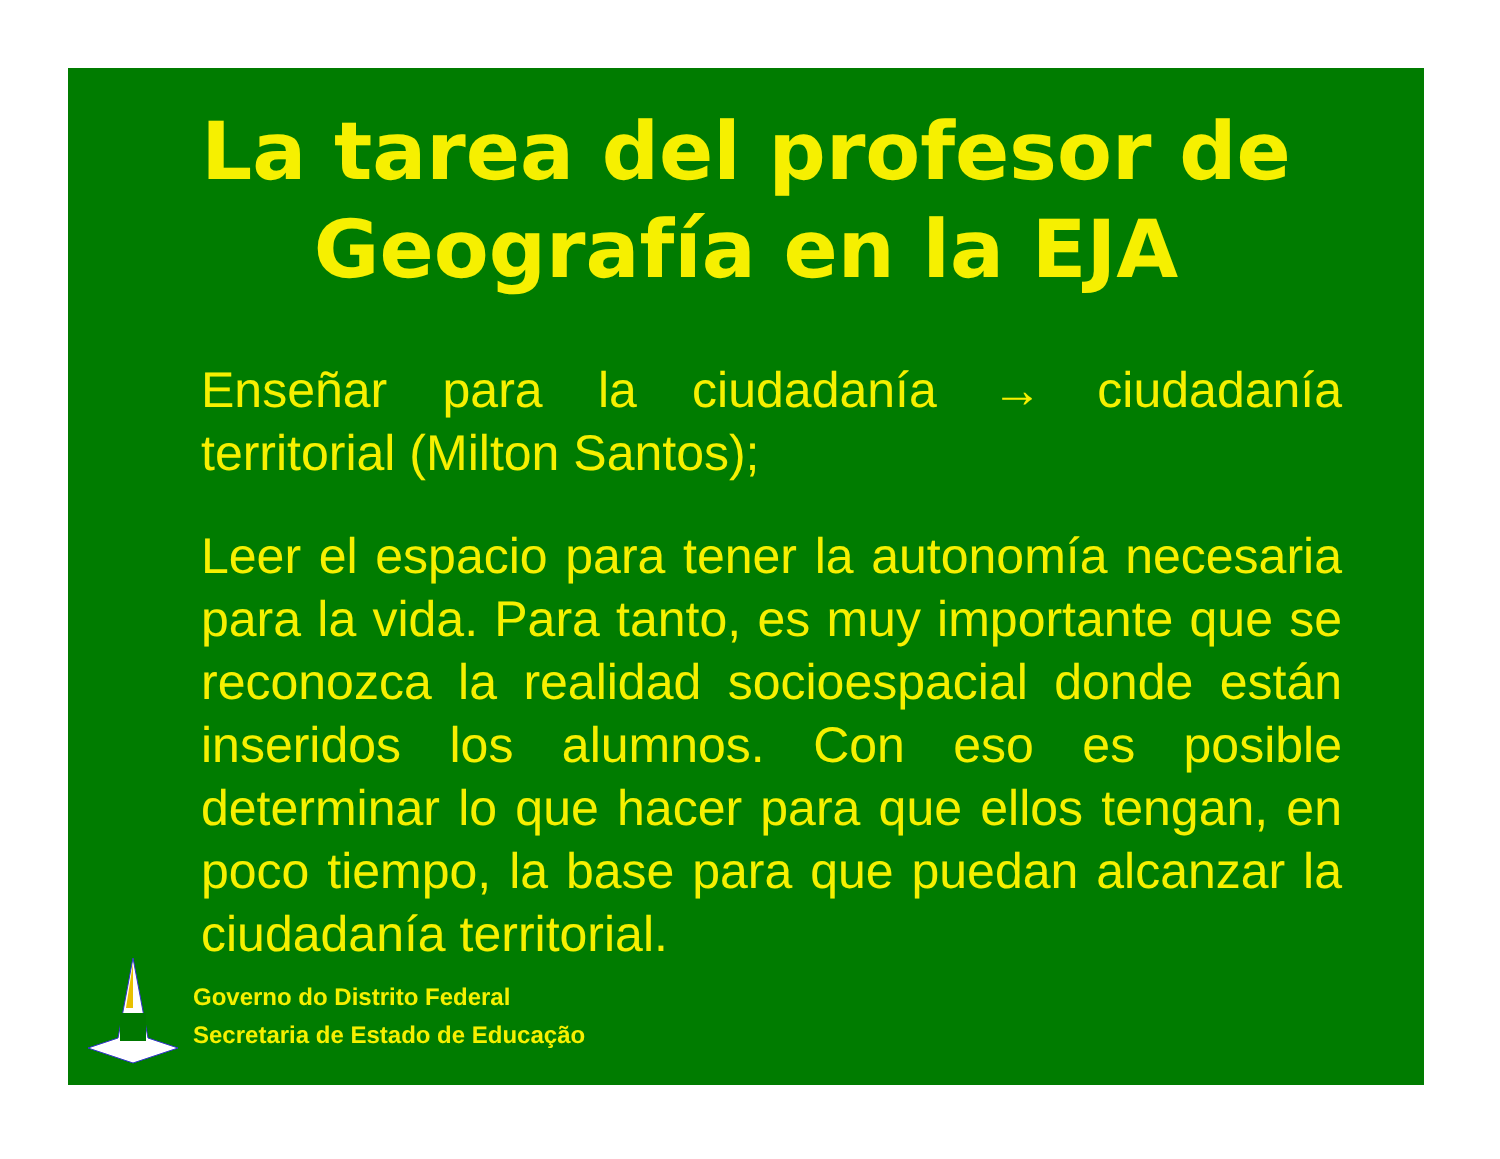La tarea del profesor de
Geografía en la EJA
Enseñar para la ciudadanía → ciudadanía territorial (Milton Santos);
Leer el espacio para tener la autonomía necesaria para la vida. Para tanto, es muy importante que se reconozca la realidad socioespacial donde están inseridos los alumnos. Con eso es posible determinar lo que hacer para que ellos tengan, en poco tiempo, la base para que puedan alcanzar la ciudadanía territorial.
Governo do Distrito Federal
Secretaria de Estado de Educação